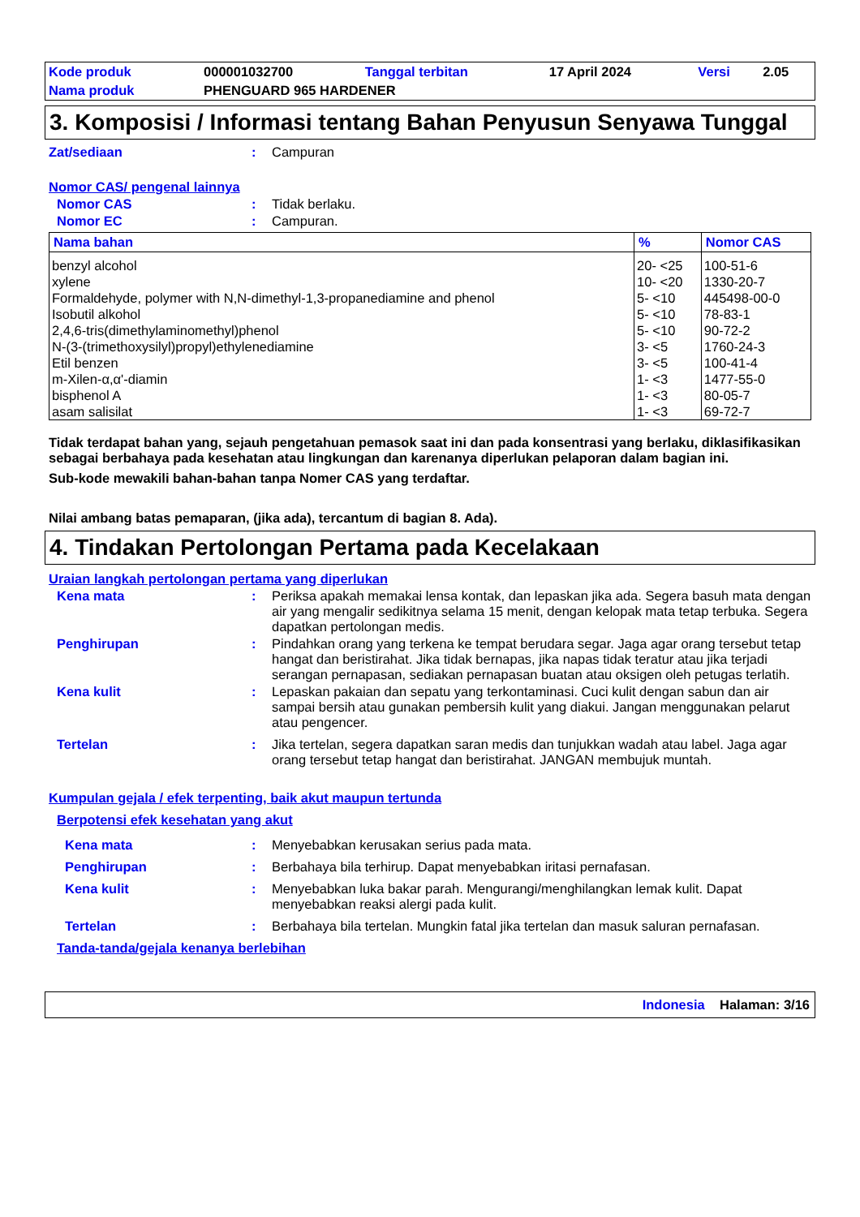| Kode produk | 000001032700 | Tanggal terbitan | 17 April 2024 | Versi | 2.05 |
| Nama produk | PHENGUARD 965 HARDENER | | | | |
3. Komposisi / Informasi tentang Bahan Penyusun Senyawa Tunggal
Zat/sediaan: Campuran
Nomor CAS/ pengenal lainnya
Nomor CAS: Tidak berlaku.
Nomor EC: Campuran.
| Nama bahan | % | Nomor CAS |
| --- | --- | --- |
| benzyl alcohol | 20- <25 | 100-51-6 |
| xylene | 10- <20 | 1330-20-7 |
| Formaldehyde, polymer with N,N-dimethyl-1,3-propanediamine and phenol | 5- <10 | 445498-00-0 |
| Isobutil alkohol | 5- <10 | 78-83-1 |
| 2,4,6-tris(dimethylaminomethyl)phenol | 5- <10 | 90-72-2 |
| N-(3-(trimethoxysilyl)propyl)ethylenediamine | 3- <5 | 1760-24-3 |
| Etil benzen | 3- <5 | 100-41-4 |
| m-Xilen-α,α'-diamin | 1- <3 | 1477-55-0 |
| bisphenol A | 1- <3 | 80-05-7 |
| asam salisilat | 1- <3 | 69-72-7 |
Tidak terdapat bahan yang, sejauh pengetahuan pemasok saat ini dan pada konsentrasi yang berlaku, diklasifikasikan sebagai berbahaya pada kesehatan atau lingkungan dan karenanya diperlukan pelaporan dalam bagian ini.
Sub-kode mewakili bahan-bahan tanpa Nomer CAS yang terdaftar.
Nilai ambang batas pemaparan, (jika ada), tercantum di bagian 8. Ada).
4. Tindakan Pertolongan Pertama pada Kecelakaan
Uraian langkah pertolongan pertama yang diperlukan
Kena mata: Periksa apakah memakai lensa kontak, dan lepaskan jika ada. Segera basuh mata dengan air yang mengalir sedikitnya selama 15 menit, dengan kelopak mata tetap terbuka. Segera dapatkan pertolongan medis.
Penghirupan: Pindahkan orang yang terkena ke tempat berudara segar. Jaga agar orang tersebut tetap hangat dan beristirahat. Jika tidak bernapas, jika napas tidak teratur atau jika terjadi serangan pernapasan, sediakan pernapasan buatan atau oksigen oleh petugas terlatih.
Kena kulit: Lepaskan pakaian dan sepatu yang terkontaminasi. Cuci kulit dengan sabun dan air sampai bersih atau gunakan pembersih kulit yang diakui. Jangan menggunakan pelarut atau pengencer.
Tertelan: Jika tertelan, segera dapatkan saran medis dan tunjukkan wadah atau label. Jaga agar orang tersebut tetap hangat dan beristirahat. JANGAN membujuk muntah.
Kumpulan gejala / efek terpenting, baik akut maupun tertunda
Berpotensi efek kesehatan yang akut
Kena mata: Menyebabkan kerusakan serius pada mata.
Penghirupan: Berbahaya bila terhirup. Dapat menyebabkan iritasi pernafasan.
Kena kulit: Menyebabkan luka bakar parah. Mengurangi/menghilangkan lemak kulit. Dapat menyebabkan reaksi alergi pada kulit.
Tertelan: Berbahaya bila tertelan. Mungkin fatal jika tertelan dan masuk saluran pernafasan.
Tanda-tanda/gejala kenanya berlebihan
Indonesia Halaman: 3/16